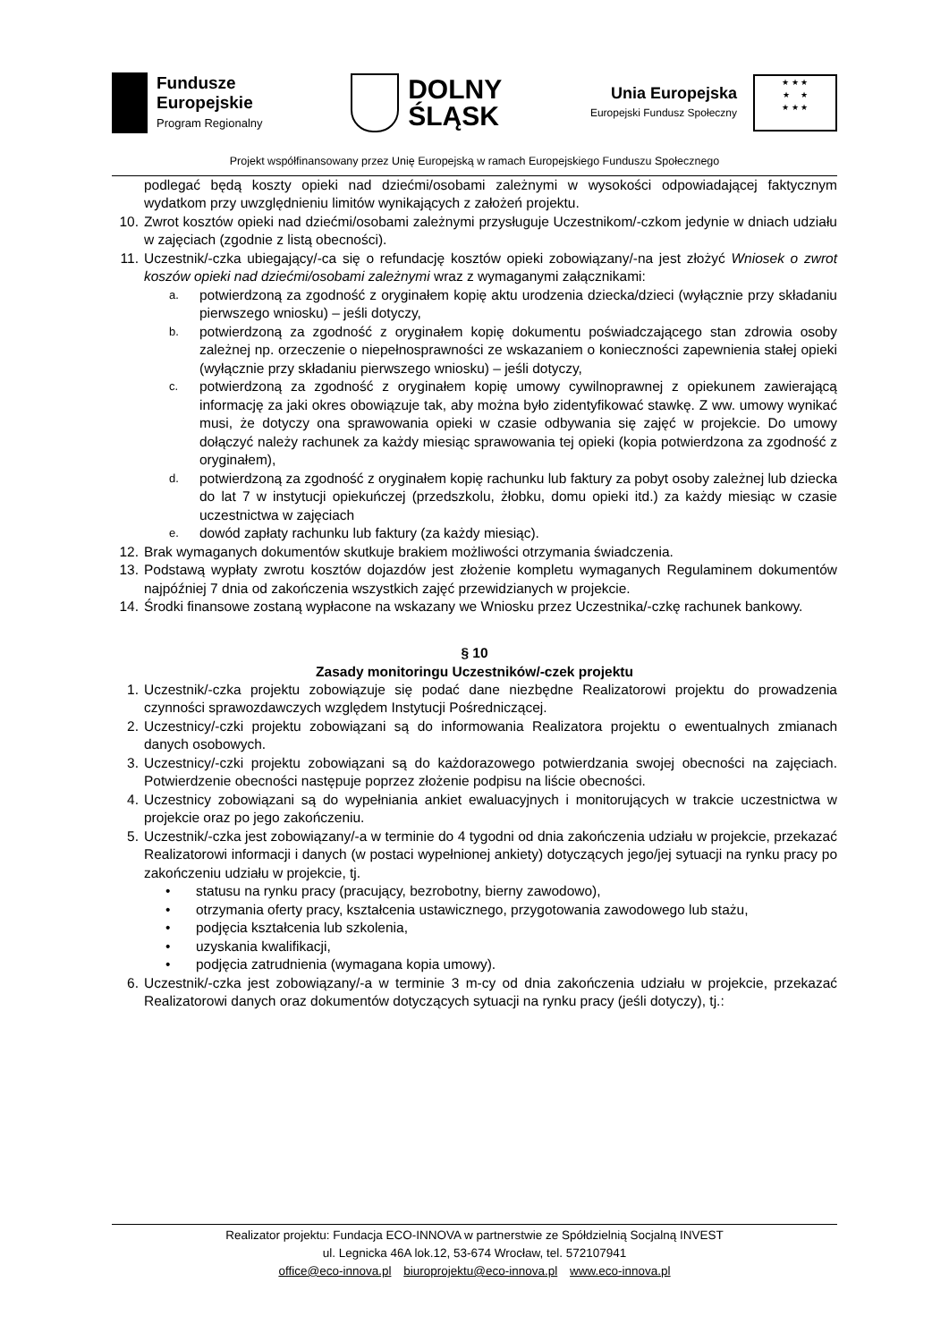Fundusze
Europejskie
Program Regionalny
DOLNY
ŚLĄSK
Unia Europejska
Europejski Fundusz Społeczny
★ ★ ★
★ ★
★ ★ ★
Projekt współfinansowany przez Unię Europejską w ramach Europejskiego Funduszu Społecznego
podlegać będą koszty opieki nad dziećmi/osobami zależnymi w wysokości odpowiadającej faktycznym wydatkom przy uwzględnieniu limitów wynikających z założeń projektu.
10. Zwrot kosztów opieki nad dziećmi/osobami zależnymi przysługuje Uczestnikom/-czkom jedynie w dniach udziału w zajęciach (zgodnie z listą obecności).
11. Uczestnik/-czka ubiegający/-ca się o refundację kosztów opieki zobowiązany/-na jest złożyć Wniosek o zwrot koszów opieki nad dziećmi/osobami zależnymi wraz z wymaganymi załącznikami:
a.
potwierdzoną za zgodność z oryginałem kopię aktu urodzenia dziecka/dzieci (wyłącznie przy składaniu pierwszego wniosku) – jeśli dotyczy,
b.
potwierdzoną za zgodność z oryginałem kopię dokumentu poświadczającego stan zdrowia osoby zależnej np. orzeczenie o niepełnosprawności ze wskazaniem o konieczności zapewnienia stałej opieki (wyłącznie przy składaniu pierwszego wniosku) – jeśli dotyczy,
c.
potwierdzoną za zgodność z oryginałem kopię umowy cywilnoprawnej z opiekunem zawierającą informację za jaki okres obowiązuje tak, aby można było zidentyfikować stawkę. Z ww. umowy wynikać musi, że dotyczy ona sprawowania opieki w czasie odbywania się zajęć w projekcie. Do umowy dołączyć należy rachunek za każdy miesiąc sprawowania tej opieki (kopia potwierdzona za zgodność z oryginałem),
d.
potwierdzoną za zgodność z oryginałem kopię rachunku lub faktury za pobyt osoby zależnej lub dziecka do lat 7 w instytucji opiekuńczej (przedszkolu, żłobku, domu opieki itd.) za każdy miesiąc w czasie uczestnictwa w zajęciach
e.
dowód zapłaty rachunku lub faktury (za każdy miesiąc).
12. Brak wymaganych dokumentów skutkuje brakiem możliwości otrzymania świadczenia.
13. Podstawą wypłaty zwrotu kosztów dojazdów jest złożenie kompletu wymaganych Regulaminem dokumentów najpóźniej 7 dnia od zakończenia wszystkich zajęć przewidzianych w projekcie.
14. Środki finansowe zostaną wypłacone na wskazany we Wniosku przez Uczestnika/-czkę rachunek bankowy.
§ 10
Zasady monitoringu Uczestników/-czek projektu
1. Uczestnik/-czka projektu zobowiązuje się podać dane niezbędne Realizatorowi projektu do prowadzenia czynności sprawozdawczych względem Instytucji Pośredniczącej.
2. Uczestnicy/-czki projektu zobowiązani są do informowania Realizatora projektu o ewentualnych zmianach danych osobowych.
3. Uczestnicy/-czki projektu zobowiązani są do każdorazowego potwierdzania swojej obecności na zajęciach. Potwierdzenie obecności następuje poprzez złożenie podpisu na liście obecności.
4. Uczestnicy zobowiązani są do wypełniania ankiet ewaluacyjnych i monitorujących w trakcie uczestnictwa w projekcie oraz po jego zakończeniu.
5. Uczestnik/-czka jest zobowiązany/-a w terminie do 4 tygodni od dnia zakończenia udziału w projekcie, przekazać Realizatorowi informacji i danych (w postaci wypełnionej ankiety) dotyczących jego/jej sytuacji na rynku pracy po zakończeniu udziału w projekcie, tj.
• statusu na rynku pracy (pracujący, bezrobotny, bierny zawodowo),
• otrzymania oferty pracy, kształcenia ustawicznego, przygotowania zawodowego lub stażu,
• podjęcia kształcenia lub szkolenia,
• uzyskania kwalifikacji,
• podjęcia zatrudnienia (wymagana kopia umowy).
6. Uczestnik/-czka jest zobowiązany/-a w terminie 3 m-cy od dnia zakończenia udziału w projekcie, przekazać Realizatorowi danych oraz dokumentów dotyczących sytuacji na rynku pracy (jeśli dotyczy), tj.:
Realizator projektu: Fundacja ECO-INNOVA w partnerstwie ze Spółdzielnią Socjalną INVEST
ul. Legnicka 46A lok.12, 53-674 Wrocław, tel. 572107941
office@eco-innova.pl biuroprojektu@eco-innova.pl www.eco-innova.pl